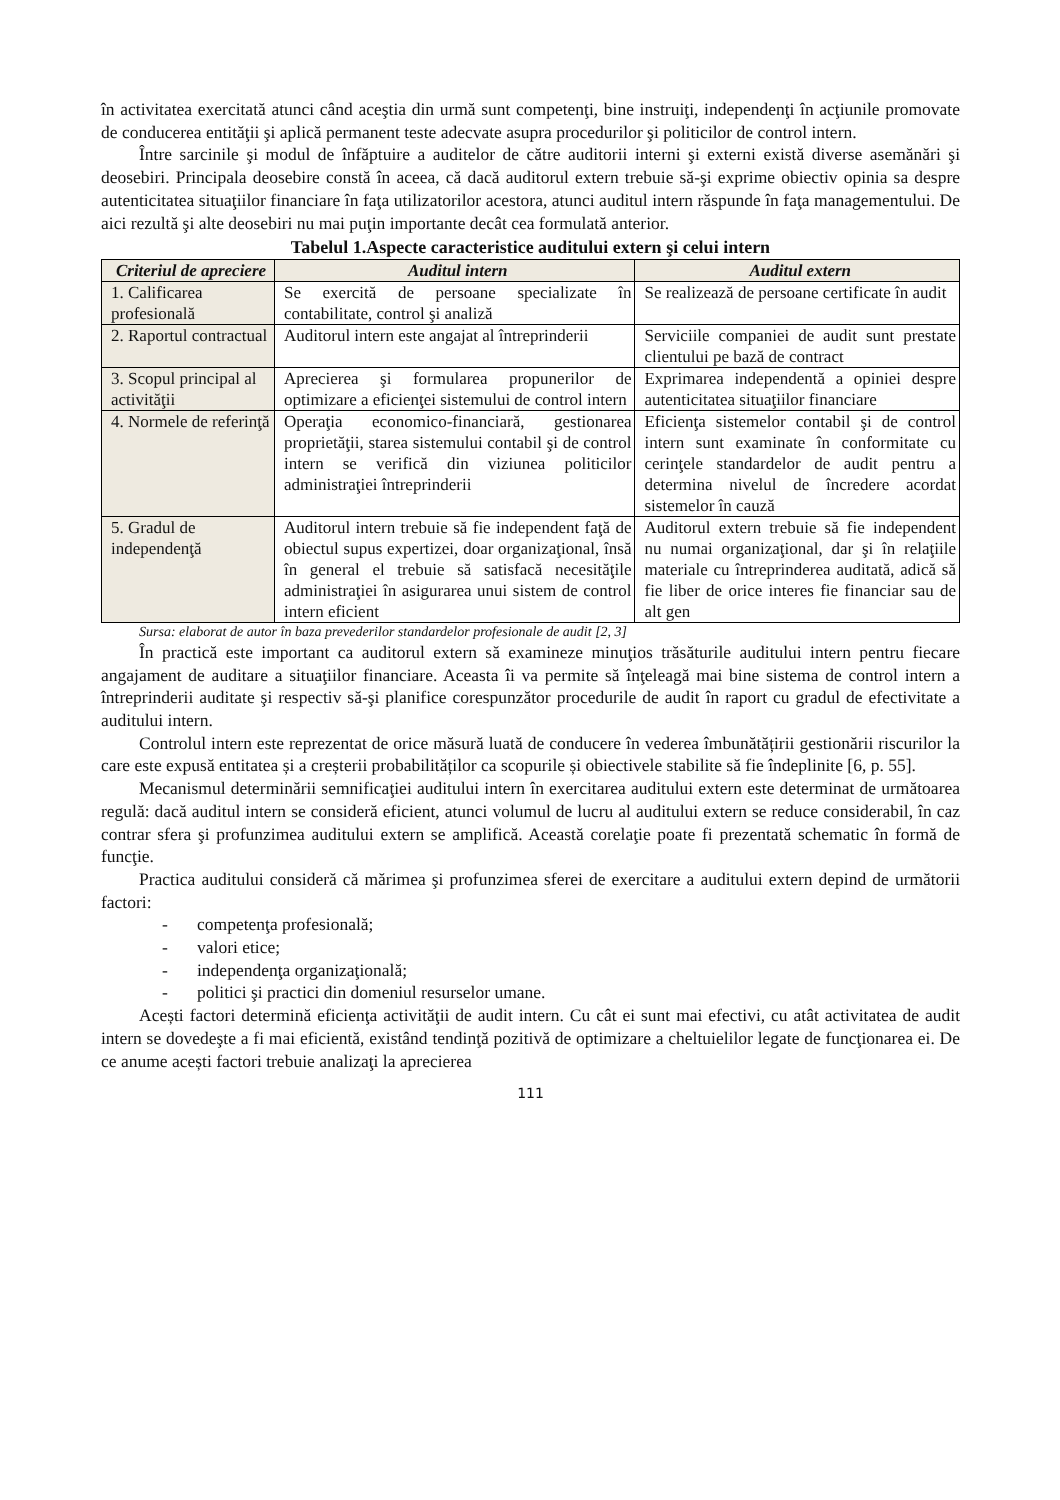în activitatea exercitată atunci când aceştia din urmă sunt competenţi, bine instruiţi, independenţi în acţiunile promovate de conducerea entităţii şi aplică permanent teste adecvate asupra procedurilor şi politicilor de control intern.
Între sarcinile şi modul de înfăptuire a auditelor de către auditorii interni şi externi există diverse asemănări şi deosebiri. Principala deosebire constă în aceea, că dacă auditorul extern trebuie să-şi exprime obiectiv opinia sa despre autenticitatea situaţiilor financiare în faţa utilizatorilor acestora, atunci auditul intern răspunde în faţa managementului. De aici rezultă şi alte deosebiri nu mai puţin importante decât cea formulată anterior.
Tabelul 1.Aspecte caracteristice auditului extern şi celui intern
| Criteriul de apreciere | Auditul intern | Auditul extern |
| --- | --- | --- |
| 1. Calificarea profesională | Se exercită de persoane specializate în contabilitate, control şi analiză | Se realizează de persoane certificate în audit |
| 2. Raportul contractual | Auditorul intern este angajat al întreprinderii | Serviciile companiei de audit sunt prestate clientului pe bază de contract |
| 3. Scopul principal al activităţii | Aprecierea şi formularea propunerilor de optimizare a eficienţei sistemului de control intern | Exprimarea independentă a opiniei despre autenticitatea situaţiilor financiare |
| 4. Normele de referinţă | Operaţia economico-financiară, gestionarea proprietăţii, starea sistemului contabil şi de control intern se verifică din viziunea politicilor administraţiei întreprinderii | Eficienţa sistemelor contabil şi de control intern sunt examinate în conformitate cu cerinţele standardelor de audit pentru a determina nivelul de încredere acordat sistemelor în cauză |
| 5. Gradul de independenţă | Auditorul intern trebuie să fie independent faţă de obiectul supus expertizei, doar organizaţional, însă în general el trebuie să satisfacă necesităţile administraţiei în asigurarea unui sistem de control intern eficient | Auditorul extern trebuie să fie independent nu numai organizaţional, dar şi în relaţiile materiale cu întreprinderea auditată, adică să fie liber de orice interes fie financiar sau de alt gen |
Sursa: elaborat de autor în baza prevederilor standardelor profesionale de audit [2, 3]
În practică este important ca auditorul extern să examineze minuţios trăsăturile auditului intern pentru fiecare angajament de auditare a situaţiilor financiare. Aceasta îi va permite să înţeleagă mai bine sistema de control intern a întreprinderii auditate şi respectiv să-şi planifice corespunzător procedurile de audit în raport cu gradul de efectivitate a auditului intern.
Controlul intern este reprezentat de orice măsură luată de conducere în vederea îmbunătățirii gestionării riscurilor la care este expusă entitatea și a creșterii probabilităților ca scopurile și obiectivele stabilite să fie îndeplinite [6, p. 55].
Mecanismul determinării semnificaţiei auditului intern în exercitarea auditului extern este determinat de următoarea regulă: dacă auditul intern se consideră eficient, atunci volumul de lucru al auditului extern se reduce considerabil, în caz contrar sfera şi profunzimea auditului extern se amplifică. Această corelaţie poate fi prezentată schematic în formă de funcţie.
Practica auditului consideră că mărimea şi profunzimea sferei de exercitare a auditului extern depind de următorii factori:
- competenţa profesională;
- valori etice;
- independenţa organizaţională;
- politici şi practici din domeniul resurselor umane.
Acești factori determină eficienţa activităţii de audit intern. Cu cât ei sunt mai efectivi, cu atât activitatea de audit intern se dovedeşte a fi mai eficientă, existând tendinţă pozitivă de optimizare a cheltuielilor legate de funcţionarea ei. De ce anume acești factori trebuie analizaţi la aprecierea
111